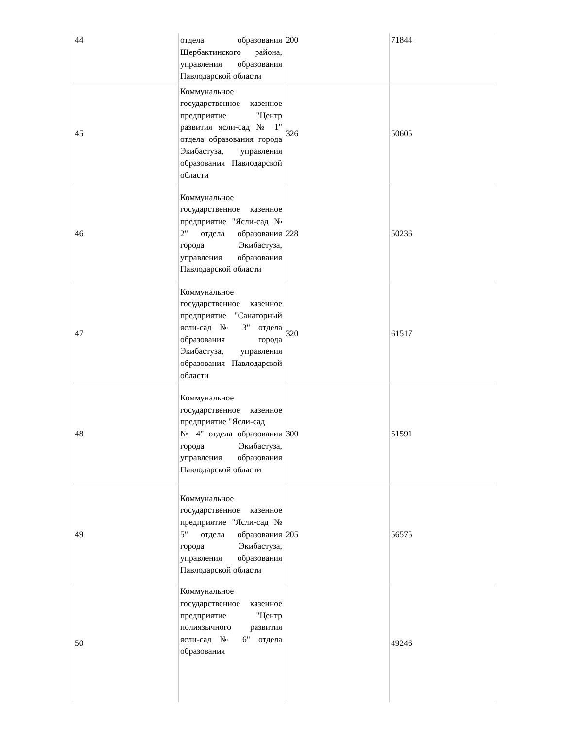| 44 | отдела образования Щербактинского района, управления образования Павлодарской области | 200 | 71844 |
| 45 | Коммунальное государственное казенное предприятие "Центр развития ясли-сад № 1" отдела образования города Экибастуза, управления образования Павлодарской области | 326 | 50605 |
| 46 | Коммунальное государственное казенное предприятие "Ясли-сад № 2" отдела образования города Экибастуза, управления образования Павлодарской области | 228 | 50236 |
| 47 | Коммунальное государственное казенное предприятие "Санаторный ясли-сад № 3" отдела образования города Экибастуза, управления образования Павлодарской области | 320 | 61517 |
| 48 | Коммунальное государственное казенное предприятие "Ясли-сад № 4" отдела образования города Экибастуза, управления образования Павлодарской области | 300 | 51591 |
| 49 | Коммунальное государственное казенное предприятие "Ясли-сад № 5" отдела образования города Экибастуза, управления образования Павлодарской области | 205 | 56575 |
| 50 | Коммунальное государственное казенное предприятие "Центр полиязычного развития ясли-сад № 6" отдела образования | | 49246 |